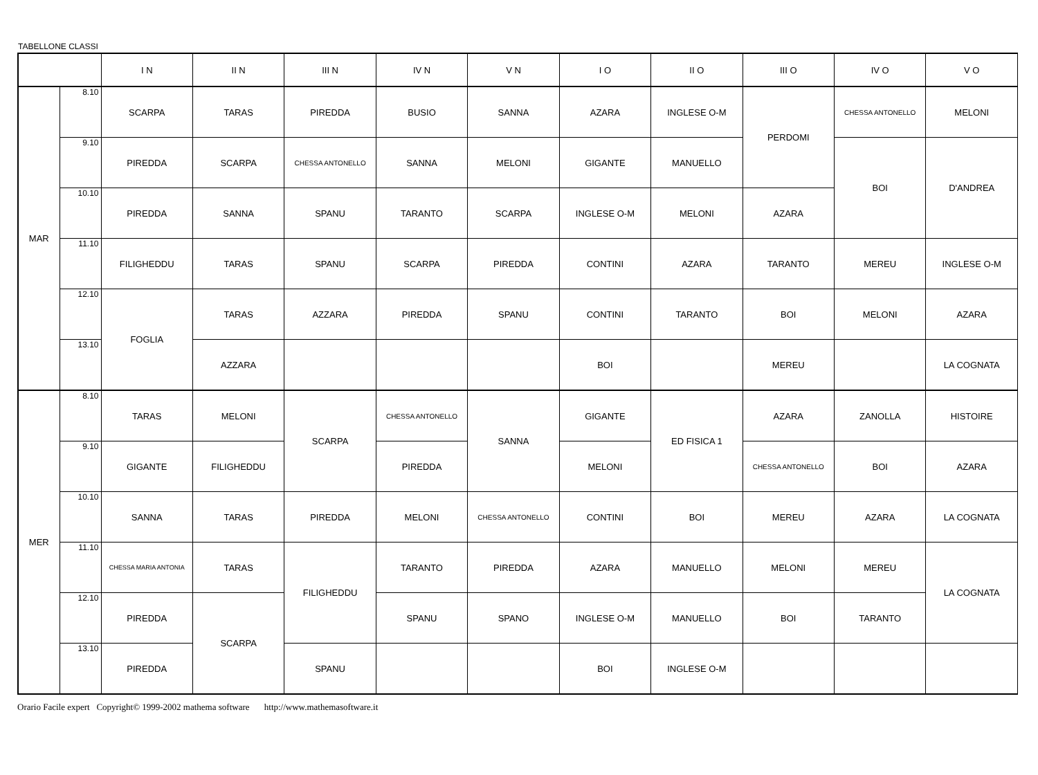TABELLONE CLASSI
| | | I N | II N | III N | IV N | V N | I O | II O | III O | IV O | V O |
| --- | --- | --- | --- | --- | --- | --- | --- | --- | --- | --- | --- |
| MAR | 8.10 | SCARPA | TARAS | PIREDDA | BUSIO | SANNA | AZARA | INGLESE O-M | PERDOMI | CHESSA ANTONELLO | MELONI |
| | 9.10 | PIREDDA | SCARPA | CHESSA ANTONELLO | SANNA | MELONI | GIGANTE | MANUELLO | | BOI | D'ANDREA |
| | 10.10 | PIREDDA | SANNA | SPANU | TARANTO | SCARPA | INGLESE O-M | MELONI | AZARA | | |
| | 11.10 | FILIGHEDDU | TARAS | SPANU | SCARPA | PIREDDA | CONTINI | AZARA | TARANTO | MEREU | INGLESE O-M |
| | 12.10 | FOGLIA | TARAS | AZZARA | PIREDDA | SPANU | CONTINI | TARANTO | BOI | MELONI | AZARA |
| | 13.10 | | AZZARA | | | | BOI | | MEREU | | LA COGNATA |
| MER | 8.10 | TARAS | MELONI | SCARPA | CHESSA ANTONELLO | SANNA | GIGANTE | ED FISICA 1 | AZARA | ZANOLLA | HISTOIRE |
| | 9.10 | GIGANTE | FILIGHEDDU | | PIREDDA | | MELONI | | CHESSA ANTONELLO | BOI | AZARA |
| | 10.10 | SANNA | TARAS | PIREDDA | MELONI | CHESSA ANTONELLO | CONTINI | BOI | MEREU | AZARA | LA COGNATA |
| | 11.10 | CHESSA MARIA ANTONIA | TARAS | FILIGHEDDU | TARANTO | PIREDDA | AZARA | MANUELLO | MELONI | MEREU | LA COGNATA |
| | 12.10 | PIREDDA | SCARPA | | SPANU | SPANO | INGLESE O-M | MANUELLO | BOI | TARANTO | |
| | 13.10 | PIREDDA | | SPANU | | | BOI | INGLESE O-M | | | |
Orario Facile expert Copyright© 1999-2002 mathema software http://www.mathemasoftware.it